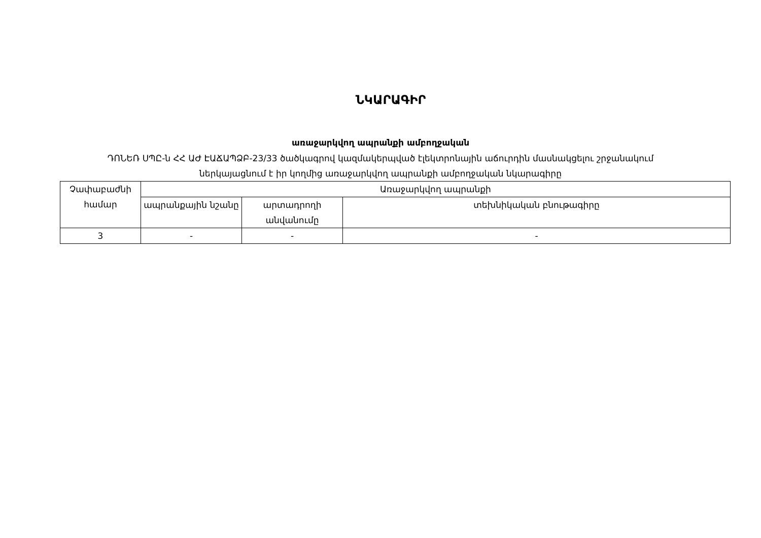ՆԿԱՐԱԳԻՐ
առաջարկվող ապրանքի ամբողջական
ԴՈՆԵՌ ՍՊԸ-ն ՀՀ ԱԺ ԷԱՃԱՊՁԲ-23/33 ծածկագրով կազմակերպված էլեկտրոնային աճուրդին մասնակցելու շրջանակում
ներկայացնում է իր կողմից առաջարկվող ապրանքի ամբողջական նկարագիրը
| Չափաբաժնի համար | Առաջարկվող ապրանքի | | |
| --- | --- | --- | --- |
| | ապրանքային նշանը | արտադրողի անվանումը | տեխնիկական բնութագիրը |
| 3 | - | - | - |